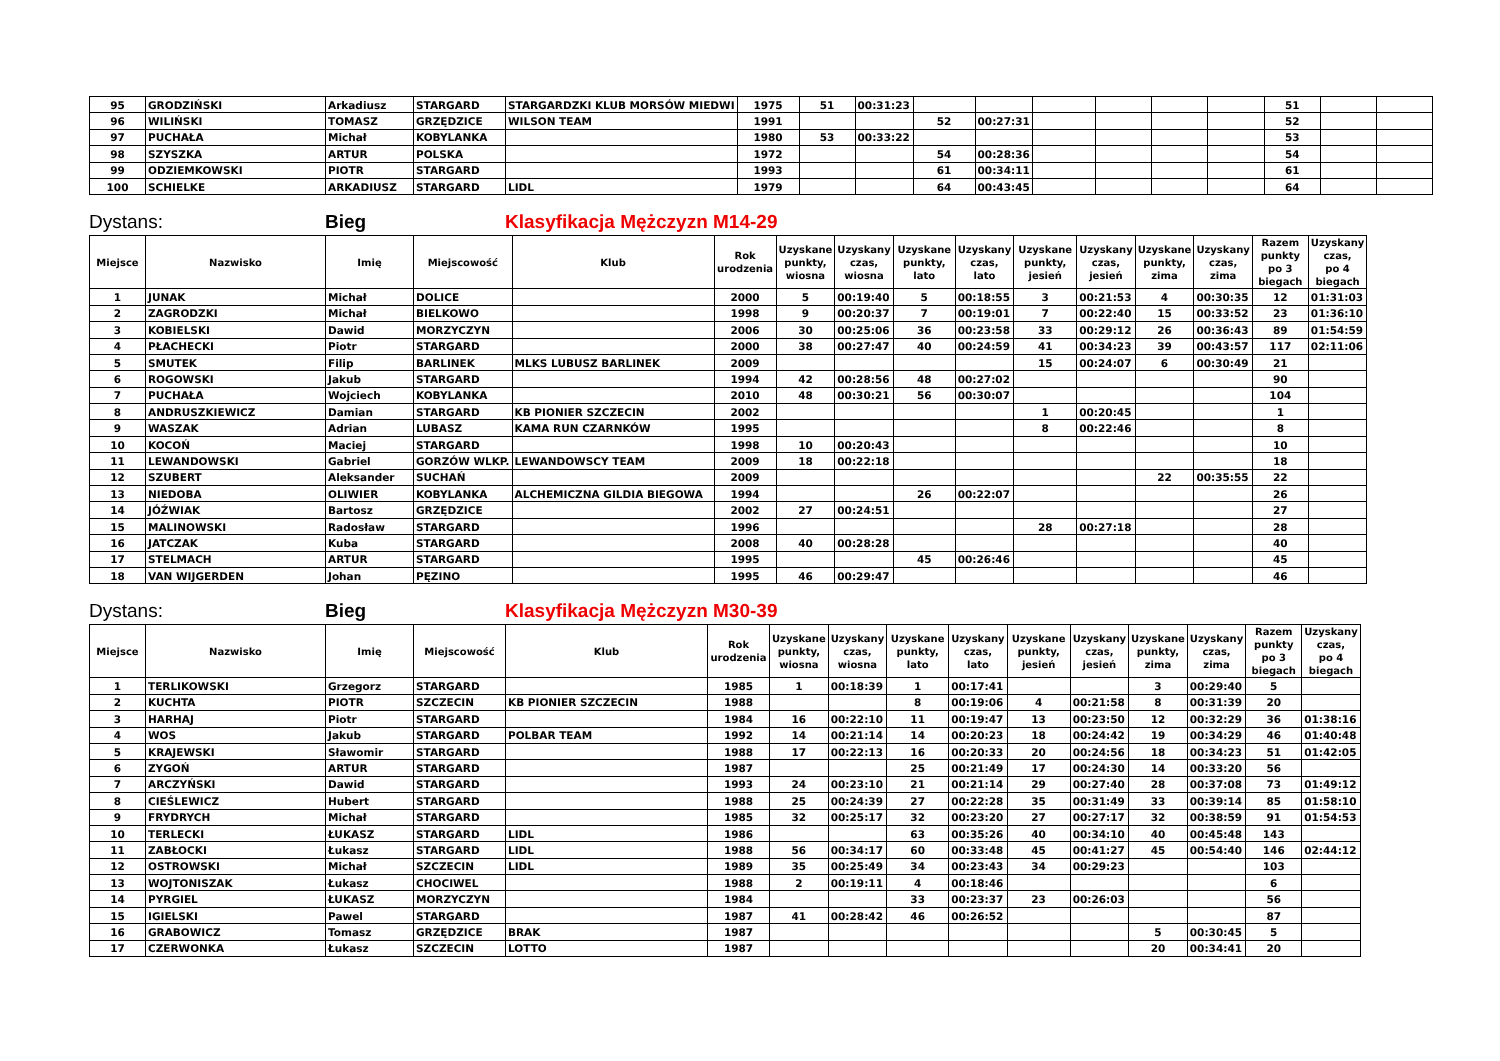| 95 | GRODZIŃSKI | Arkadiusz | STARGARD | STARGARDZKI KLUB MORSÓW MIEDWI | 1975 | 51 | 00:31:23 | | | | | | | 51 | | |
| 96 | WILIŃSKI | TOMASZ | GRZĘDZICE | WILSON TEAM | 1991 | | | 52 | 00:27:31 | | | | | 52 | | |
| 97 | PUCHAŁA | Michał | KOBYLANKA | | 1980 | 53 | 00:33:22 | | | | | | | 53 | | |
| 98 | SZYSZKA | ARTUR | POLSKA | | 1972 | | | 54 | 00:28:36 | | | | | 54 | | |
| 99 | ODZIEMKOWSKI | PIOTR | STARGARD | | 1993 | | | 61 | 00:34:11 | | | | | 61 | | |
| 100 | SCHIELKE | ARKADIUSZ | STARGARD | LIDL | 1979 | | | 64 | 00:43:45 | | | | | 64 | | |
Dystans: Bieg Klasyfikacja Mężczyzn M14-29
| Miejsce | Nazwisko | Imię | Miejscowość | Klub | Rok urodzenia | Uzyskane punkty, wiosna | Uzyskany czas, wiosna | Uzyskane punkty, lato | Uzyskany czas, lato | Uzyskane punkty, jesień | Uzyskany czas, jesień | Uzyskane punkty, zima | Uzyskany czas, zima | Razem punkty po 3 biegach | Uzyskany czas, po 4 biegach |
| --- | --- | --- | --- | --- | --- | --- | --- | --- | --- | --- | --- | --- | --- | --- | --- |
| 1 | JUNAK | Michał | DOLICE | | 2000 | 5 | 00:19:40 | 5 | 00:18:55 | 3 | 00:21:53 | 4 | 00:30:35 | 12 | 01:31:03 |
| 2 | ZAGRODZKI | Michał | BIELKOWO | | 1998 | 9 | 00:20:37 | 7 | 00:19:01 | 7 | 00:22:40 | 15 | 00:33:52 | 23 | 01:36:10 |
| 3 | KOBIELSKI | Dawid | MORZYCZYN | | 2006 | 30 | 00:25:06 | 36 | 00:23:58 | 33 | 00:29:12 | 26 | 00:36:43 | 89 | 01:54:59 |
| 4 | PŁACHECKI | Piotr | STARGARD | | 2000 | 38 | 00:27:47 | 40 | 00:24:59 | 41 | 00:34:23 | 39 | 00:43:57 | 117 | 02:11:06 |
| 5 | SMUTEK | Filip | BARLINEK | MLKS LUBUSZ BARLINEK | 2009 | | | | | 15 | 00:24:07 | 6 | 00:30:49 | 21 | |
| 6 | ROGOWSKI | Jakub | STARGARD | | 1994 | 42 | 00:28:56 | 48 | 00:27:02 | | | | | 90 | |
| 7 | PUCHAŁA | Wojciech | KOBYLANKA | | 2010 | 48 | 00:30:21 | 56 | 00:30:07 | | | | | 104 | |
| 8 | ANDRUSZKIEWICZ | Damian | STARGARD | KB PIONIER SZCZECIN | 2002 | | | | | 1 | 00:20:45 | | | 1 | |
| 9 | WASZAK | Adrian | LUBASZ | KAMA RUN CZARNKÓW | 1995 | | | | | 8 | 00:22:46 | | | 8 | |
| 10 | KOCOŃ | Maciej | STARGARD | | 1998 | 10 | 00:20:43 | | | | | | | 10 | |
| 11 | LEWANDOWSKI | Gabriel | GORZÓW WLKP. | LEWANDOWSCY TEAM | 2009 | 18 | 00:22:18 | | | | | | | 18 | |
| 12 | SZUBERT | Aleksander | SUCHAŃ | | 2009 | | | | | | | 22 | 00:35:55 | 22 | |
| 13 | NIEDOBA | OLIWIER | KOBYLANKA | ALCHEMICZNA GILDIA BIEGOWA | 1994 | | | 26 | 00:22:07 | | | | | 26 | |
| 14 | JÓŹWIAK | Bartosz | GRZĘDZICE | | 2002 | 27 | 00:24:51 | | | | | | | 27 | |
| 15 | MALINOWSKI | Radosław | STARGARD | | 1996 | | | | | 28 | 00:27:18 | | | 28 | |
| 16 | JATCZAK | Kuba | STARGARD | | 2008 | 40 | 00:28:28 | | | | | | | 40 | |
| 17 | STELMACH | ARTUR | STARGARD | | 1995 | | | 45 | 00:26:46 | | | | | 45 | |
| 18 | VAN WIJGERDEN | Johan | PĘZINO | | 1995 | 46 | 00:29:47 | | | | | | | 46 | |
Dystans: Bieg Klasyfikacja Mężczyzn M30-39
| Miejsce | Nazwisko | Imię | Miejscowość | Klub | Rok urodzenia | Uzyskane punkty, wiosna | Uzyskany czas, wiosna | Uzyskane punkty, lato | Uzyskany czas, lato | Uzyskane punkty, jesień | Uzyskany czas, jesień | Uzyskane punkty, zima | Uzyskany czas, zima | Razem punkty po 3 biegach | Uzyskany czas, po 4 biegach |
| --- | --- | --- | --- | --- | --- | --- | --- | --- | --- | --- | --- | --- | --- | --- | --- |
| 1 | TERLIKOWSKI | Grzegorz | STARGARD | | 1985 | 1 | 00:18:39 | 1 | 00:17:41 | | | 3 | 00:29:40 | 5 | |
| 2 | KUCHTA | PIOTR | SZCZECIN | KB PIONIER SZCZECIN | 1988 | | | 8 | 00:19:06 | 4 | 00:21:58 | 8 | 00:31:39 | 20 | |
| 3 | HARHAJ | Piotr | STARGARD | | 1984 | 16 | 00:22:10 | 11 | 00:19:47 | 13 | 00:23:50 | 12 | 00:32:29 | 36 | 01:38:16 |
| 4 | WOS | Jakub | STARGARD | POLBAR TEAM | 1992 | 14 | 00:21:14 | 14 | 00:20:23 | 18 | 00:24:42 | 19 | 00:34:29 | 46 | 01:40:48 |
| 5 | KRAJEWSKI | Sławomir | STARGARD | | 1988 | 17 | 00:22:13 | 16 | 00:20:33 | 20 | 00:24:56 | 18 | 00:34:23 | 51 | 01:42:05 |
| 6 | ZYGOŃ | ARTUR | STARGARD | | 1987 | | | 25 | 00:21:49 | 17 | 00:24:30 | 14 | 00:33:20 | 56 | |
| 7 | ARCZYŃSKI | Dawid | STARGARD | | 1993 | 24 | 00:23:10 | 21 | 00:21:14 | 29 | 00:27:40 | 28 | 00:37:08 | 73 | 01:49:12 |
| 8 | CIEŚLEWICZ | Hubert | STARGARD | | 1988 | 25 | 00:24:39 | 27 | 00:22:28 | 35 | 00:31:49 | 33 | 00:39:14 | 85 | 01:58:10 |
| 9 | FRYDRYCH | Michał | STARGARD | | 1985 | 32 | 00:25:17 | 32 | 00:23:20 | 27 | 00:27:17 | 32 | 00:38:59 | 91 | 01:54:53 |
| 10 | TERLECKI | ŁUKASZ | STARGARD | LIDL | 1986 | | | 63 | 00:35:26 | 40 | 00:34:10 | 40 | 00:45:48 | 143 | |
| 11 | ZABŁOCKI | Łukasz | STARGARD | LIDL | 1988 | 56 | 00:34:17 | 60 | 00:33:48 | 45 | 00:41:27 | 45 | 00:54:40 | 146 | 02:44:12 |
| 12 | OSTROWSKI | Michał | SZCZECIN | LIDL | 1989 | 35 | 00:25:49 | 34 | 00:23:43 | 34 | 00:29:23 | | | 103 | |
| 13 | WOJTONISZAK | Łukasz | CHOCIWEL | | 1988 | 2 | 00:19:11 | 4 | 00:18:46 | | | | | 6 | |
| 14 | PYRGIEL | ŁUKASZ | MORZYCZYN | | 1984 | | | 33 | 00:23:37 | 23 | 00:26:03 | | | 56 | |
| 15 | IGIELSKI | Pawel | STARGARD | | 1987 | 41 | 00:28:42 | 46 | 00:26:52 | | | | | 87 | |
| 16 | GRABOWICZ | Tomasz | GRZĘDZICE | BRAK | 1987 | | | | | | | 5 | 00:30:45 | 5 | |
| 17 | CZERWONKA | Łukasz | SZCZECIN | LOTTO | 1987 | | | | | | | 20 | 00:34:41 | 20 | |